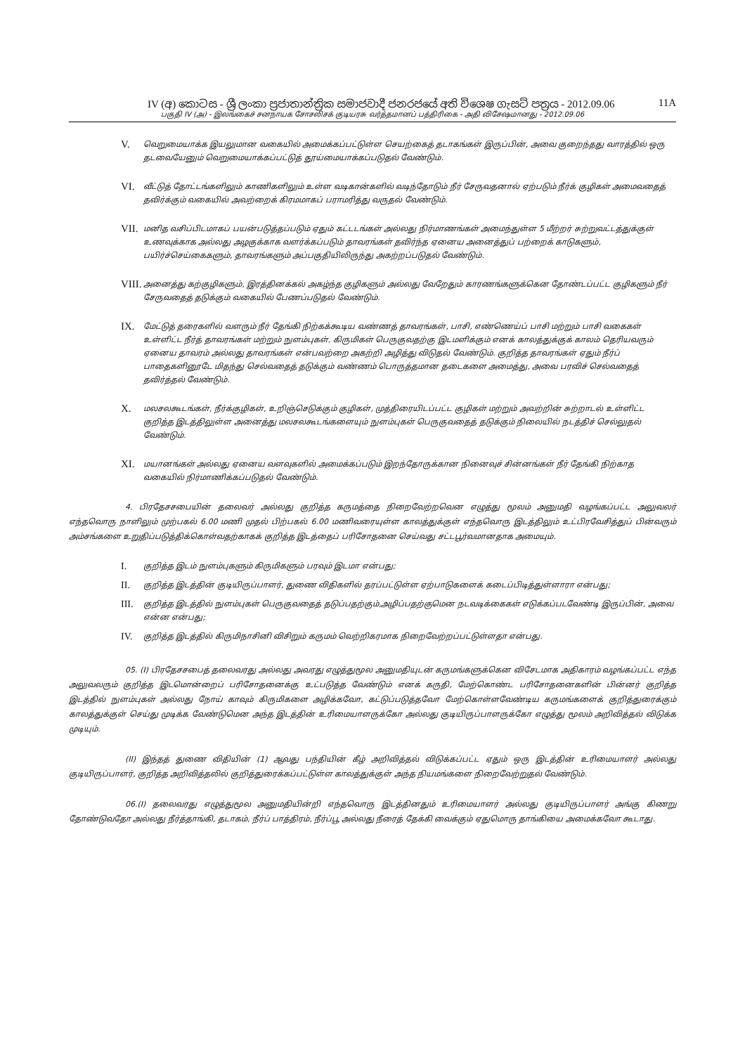IV (අ) කොටස - ශ්‍රී ලංකා ප්‍රජාතාන්ත්‍රික සමාජවාදී ජනරජයේ අති විශෙෂ ගැසට් පත්‍රය - 2012.09.06 11A
பகுதி IV (அ) - இலங்கைச் சனநாயக சோசலிசக் குடியரசு வர்த்தமானப் பத்திரிகை - அதி விசேஷமானது - 2012.09.06
V.
வெறுமையாக்க இயலுமான வகையில் அமைக்கப்பட்டுள்ள செயற்கைத் தடாகங்கள் இருப்பின், அவை குறைந்தது வாரத்தில் ஒரு தடவையேனும் வெறுமையாக்கப்பட்டுத் தூய்மையாக்கப்படுதல் வேண்டும்.
VI.
வீட்டுத் தோட்டங்களிலும் காணிகளிலும் உள்ள வடிகான்களில் வடிந்தோடும் நீர் சேருவதனால் ஏற்படும் நீர்க் குழிகள் அமைவதைத் தவிர்க்கும் வகையில் அவற்றைக் கிரமமாகப் பராமரித்து வருதல் வேண்டும்.
VII.
மனித வசிப்பிடமாகப் பயன்படுத்தப்படும் ஏதும் கட்டடங்கள் அல்லது நிர்மாணங்கள் அமைந்துள்ள 5 மீற்றர் சுற்றுவட்டத்துக்குள் உணவுக்காக அல்லது அழகுக்காக வளர்க்கப்படும் தாவரங்கள் தவிர்ந்த ஏனைய அனைத்துப் பற்றைக் காடுகளும், பயிர்ச்செய்கைகளும், தாவரங்களும் அப்பகுதியிலிருந்து அகற்றப்படுதல் வேண்டும்.
VIII.
அனைத்து கற்குழிகளும், இரத்தினக்கல் அகழ்ந்த குழிகளும் அல்லது வேறேதும் காரணங்களுக்கென தோண்டப்பட்ட குழிகளும் நீர் சேருவதைத் தடுக்கும் வகையில் பேணப்படுதல் வேண்டும்.
IX.
மேட்டுத் தரைகளில் வளரும் நீர் தேங்கி நிற்கக்கூடிய வண்ணத் தாவரங்கள், பாசி, எண்ணெய்ப் பாசி மற்றும் பாசி வகைகள் உள்ளிட்ட நீர்த் தாவரங்கள் மற்றும் நுளம்புகள், கிருமிகள் பெருகுவதற்கு இடமளிக்கும் எனக் காலத்துக்குக் காலம் தெரியவரும் ஏனைய தாவரம் அல்லது தாவரங்கள் என்பவற்றை அகற்றி அழித்து விடுதல் வேண்டும். குறித்த தாவரங்கள் ஏதும் நீர்ப் பாதைகளினூடே மிதந்து செல்வதைத் தடுக்கும் வண்ணம் பொருத்தமான தடைகளை அமைத்து, அவை பரவிச் செல்வதைத் தவிர்த்தல் வேண்டும்.
X.
மலசலகூடங்கள், நீர்க்குழிகள், உறிஞ்செடுக்கும் குழிகள், முத்திரையிடப்பட்ட குழிகள் மற்றும் அவற்றின் சுற்றாடல் உள்ளிட்ட குறித்த இடத்திலுள்ள அனைத்து மலசலகூடங்களையும் நுளம்புகள் பெருகுவதைத் தடுக்கும் நிலையில் நடத்திச் செல்லுதல் வேண்டும்.
XI.
மயானங்கள் அல்லது ஏனைய வளவுகளில் அமைக்கப்படும் இறந்தோருக்கான நினைவுச் சின்னங்கள் நீர் தேங்கி நிற்காத வகையில் நிர்மாணிக்கப்படுதல் வேண்டும்.
4. பிரதேசசபையின் தலைவர் அல்லது குறித்த கருமத்தை நிறைவேற்றவென எழுத்து மூலம் அனுமதி வழங்கப்பட்ட அலுவலர் எந்தவொரு நாளிலும் முற்பகல் 6.00 மணி முதல் பிற்பகல் 6.00 மணிவரையுள்ள காலத்துக்குள் எந்தவொரு இடத்திலும் உட்பிரவேசித்துப் பின்வரும் அம்சங்களை உறுதிப்படுத்திக்கொள்வதற்காகக் குறித்த இடத்தைப் பரிசோதனை செய்வது சட்டபூர்வமானதாக அமையும்.
I.
குறித்த இடம் நுளம்புகளும் கிருமிகளும் பரவும் இடமா என்பது;
II.
குறித்த இடத்தின் குடியிருப்பாளர், துணை விதிகளில் தரப்பட்டுள்ள ஏற்பாடுகளைக் கடைப்பிடித்துள்ளாரா என்பது;
III.
குறித்த இடத்தில் நுளம்புகள் பெருகுவதைத் தடுப்பதற்கும்,அழிப்பதற்குமென நடவடிக்கைகள் எடுக்கப்படவேண்டி இருப்பின், அவை என்ன என்பது;
IV.
குறித்த இடத்தில் கிருமிநாசினி விசிறும் கருமம் வெற்றிகரமாக நிறைவேற்றப்பட்டுள்ளதா என்பது.
05. (I) பிரதேசசபைத் தலைவரது அல்லது அவரது எழுத்துமூல அனுமதியுடன் கருமங்களுக்கென விசேடமாக அதிகாரம் வழங்கப்பட்ட எந்த அலுவலரும் குறித்த இடமொன்றைப் பரிசோதனைக்கு உட்படுத்த வேண்டும் எனக் கருதி, மேற்கொண்ட பரிசோதனைகளின் பின்னர் குறித்த இடத்தில் நுளம்புகள் அல்லது நோய் காவும் கிருமிகளை அழிக்கவோ, கட்டுப்படுத்தவோ மேற்கொள்ளவேண்டிய கருமங்களைக் குறித்துரைக்கும் காலத்துக்குள் செய்து முடிக்க வேண்டுமென அந்த இடத்தின் உரிமையாளருக்கோ அல்லது குடியிருப்பாளருக்கோ எழுத்து மூலம் அறிவித்தல் விடுக்க முடியும்.
(II) இந்தத் துணை விதியின் (1) ஆவது பந்தியின் கீழ் அறிவித்தல் விடுக்கப்பட்ட ஏதும் ஒரு இடத்தின் உரிமையாளர் அல்லது குடியிருப்பாளர், குறித்த அறிவித்தலில் குறித்துரைக்கப்பட்டுள்ள காலத்துக்குள் அந்த நியமங்களை நிறைவேற்றுதல் வேண்டும்.
06.(I) தலைவரது எழுத்துமூல அனுமதியின்றி எந்தவொரு இடத்தினதும் உரிமையாளர் அல்லது குடியிருப்பாளர் அங்கு கிணறு தோண்டுவதோ அல்லது நீர்த்தாங்கி, தடாகம், நீர்ப் பாத்திரம், நீர்ப்பூ அல்லது நீரைத் தேக்கி வைக்கும் ஏதுமொரு தாங்கியை அமைக்கவோ கூடாது.